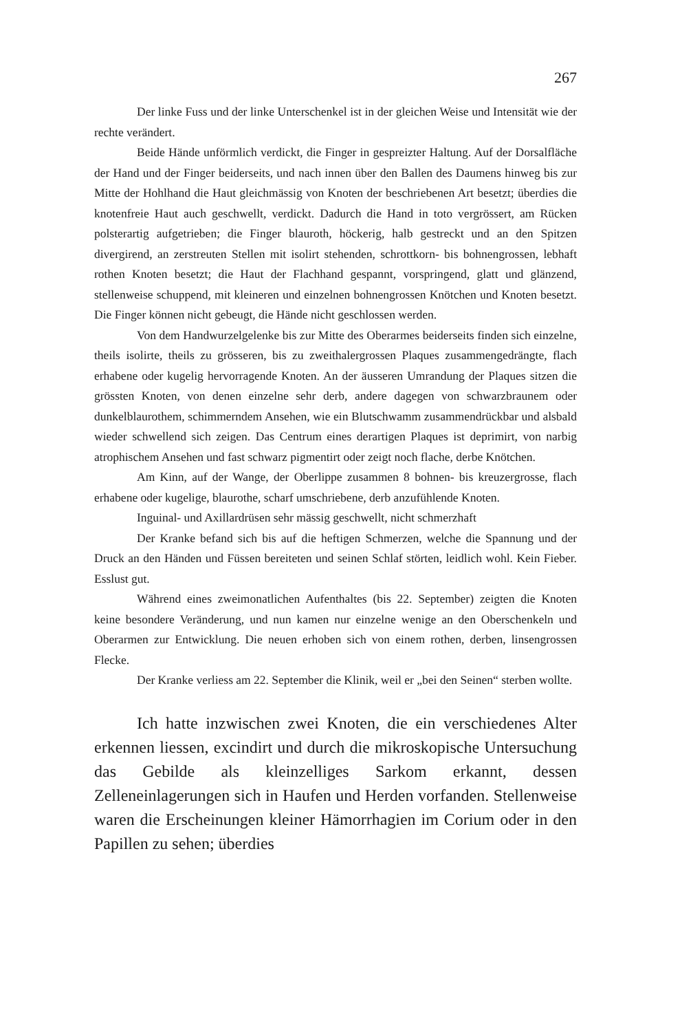267
Der linke Fuss und der linke Unterschenkel ist in der gleichen Weise und Intensität wie der rechte verändert.
Beide Hände unförmlich verdickt, die Finger in gespreizter Haltung. Auf der Dorsalfläche der Hand und der Finger beiderseits, und nach innen über den Ballen des Daumens hinweg bis zur Mitte der Hohlhand die Haut gleichmässig von Knoten der beschriebenen Art besetzt; überdies die knotenfreie Haut auch geschwellt, verdickt. Dadurch die Hand in toto vergrössert, am Rücken polsterartig aufgetrieben; die Finger blauroth, höckerig, halb gestreckt und an den Spitzen divergirend, an zerstreuten Stellen mit isolirt stehenden, schrottkorn- bis bohnengrossen, lebhaft rothen Knoten besetzt; die Haut der Flachhand gespannt, vorspringend, glatt und glänzend, stellenweise schuppend, mit kleineren und einzelnen bohnengrossen Knötchen und Knoten besetzt. Die Finger können nicht gebeugt, die Hände nicht geschlossen werden.
Von dem Handwurzelgelenke bis zur Mitte des Oberarmes beiderseits finden sich einzelne, theils isolirte, theils zu grösseren, bis zu zweithalergrossen Plaques zusammengedrängte, flach erhabene oder kugelig hervorragende Knoten. An der äusseren Umrandung der Plaques sitzen die grössten Knoten, von denen einzelne sehr derb, andere dagegen von schwarzbraunem oder dunkelblaurothem, schimmerndem Ansehen, wie ein Blutschwamm zusammendrückbar und alsbald wieder schwellend sich zeigen. Das Centrum eines derartigen Plaques ist deprimirt, von narbig atrophischem Ansehen und fast schwarz pigmentirt oder zeigt noch flache, derbe Knötchen.
Am Kinn, auf der Wange, der Oberlippe zusammen 8 bohnen- bis kreuzergrosse, flach erhabene oder kugelige, blaurothe, scharf umschriebene, derb anzufühlende Knoten.
Inguinal- und Axillardrüsen sehr mässig geschwellt, nicht schmerzhaft
Der Kranke befand sich bis auf die heftigen Schmerzen, welche die Spannung und der Druck an den Händen und Füssen bereiteten und seinen Schlaf störten, leidlich wohl. Kein Fieber. Esslust gut.
Während eines zweimonatlichen Aufenthaltes (bis 22. September) zeigten die Knoten keine besondere Veränderung, und nun kamen nur einzelne wenige an den Oberschenkeln und Oberarmen zur Entwicklung. Die neuen erhoben sich von einem rothen, derben, linsengrossen Flecke.
Der Kranke verliess am 22. September die Klinik, weil er „bei den Seinen“ sterben wollte.
Ich hatte inzwischen zwei Knoten, die ein verschiedenes Alter erkennen liessen, excindirt und durch die mikroskopische Untersuchung das Gebilde als kleinzelliges Sarkom erkannt, dessen Zelleneinlagerungen sich in Haufen und Herden vorfanden. Stellenweise waren die Erscheinungen kleiner Hämorrhagien im Corium oder in den Papillen zu sehen; überdies